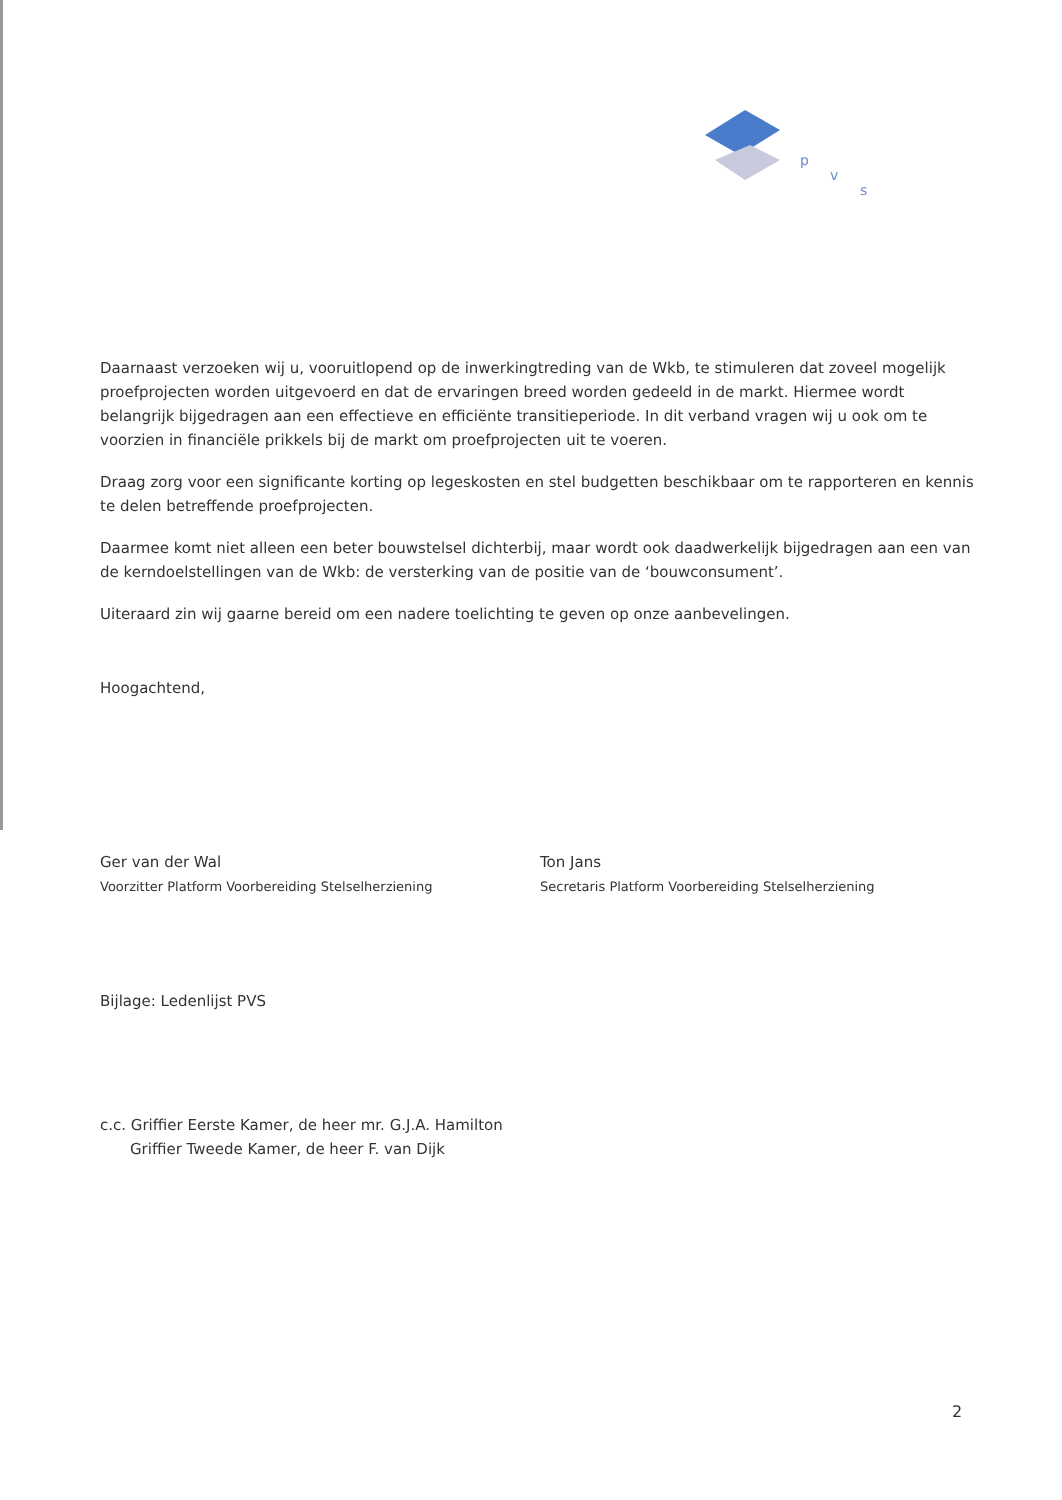p
v
s
Daarnaast verzoeken wij u, vooruitlopend op de inwerkingtreding van de Wkb, te stimuleren dat zoveel mogelijk proefprojecten worden uitgevoerd en dat de ervaringen breed worden gedeeld in de markt. Hiermee wordt belangrijk bijgedragen aan een effectieve en efficiënte transitieperiode. In dit verband vragen wij u ook om te voorzien in financiële prikkels bij de markt om proefprojecten uit te voeren.
Draag zorg voor een significante korting op legeskosten en stel budgetten beschikbaar om te rapporteren en kennis te delen betreffende proefprojecten.
Daarmee komt niet alleen een beter bouwstelsel dichterbij, maar wordt ook daadwerkelijk bijgedragen aan een van de kerndoelstellingen van de Wkb: de versterking van de positie van de ‘bouwconsument’.
Uiteraard zin wij gaarne bereid om een nadere toelichting te geven op onze aanbevelingen.
Hoogachtend,
Ger van der Wal
Voorzitter Platform Voorbereiding Stelselherziening
Ton Jans
Secretaris Platform Voorbereiding Stelselherziening
Bijlage: Ledenlijst PVS
c.c. Griffier Eerste Kamer, de heer mr. G.J.A. Hamilton
Griffier Tweede Kamer, de heer F. van Dijk
2